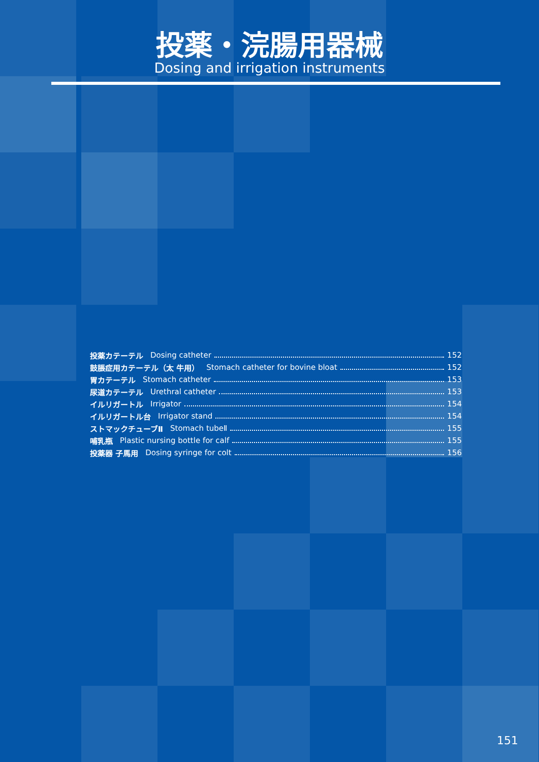投薬・浣腸用器械
Dosing and irrigation instruments
投薬カテーテル Dosing catheter 152
鼓脹症用カテーテル（太 牛用） Stomach catheter for bovine bloat 152
胃カテーテル Stomach catheter 153
尿道カテーテル Urethral catheter 153
イルリガートル Irrigator 154
イルリガートル台 Irrigator stand 154
ストマックチューブⅡ Stomach tubeⅡ 155
哺乳瓶 Plastic nursing bottle for calf 155
投薬器 子馬用 Dosing syringe for colt 156
151